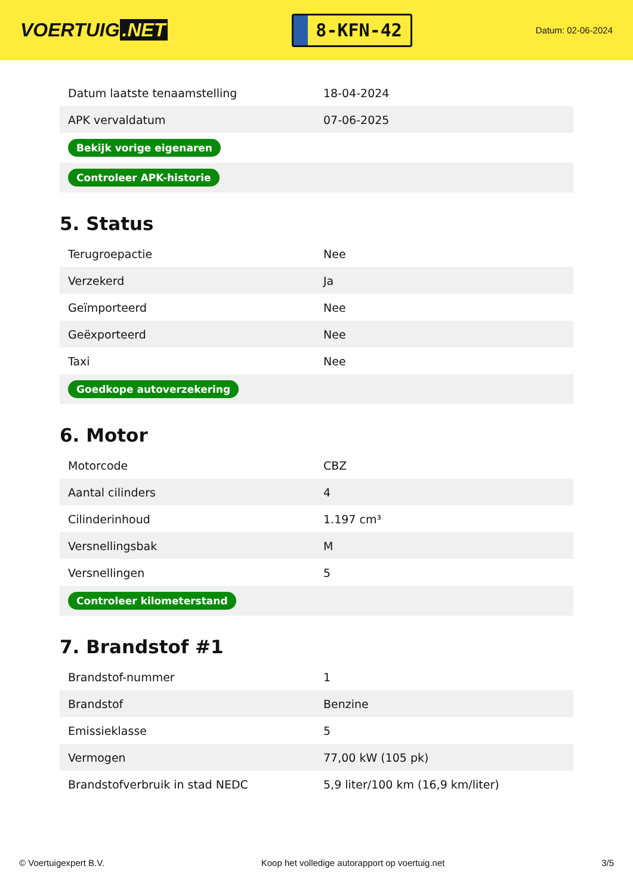VOERTUIG.NET
8-KFN-42
Datum: 02-06-2024
| Datum laatste tenaamstelling | 18-04-2024 |
| APK vervaldatum | 07-06-2025 |
| Bekijk vorige eigenaren | |
| Controleer APK-historie | |
5. Status
| Terugroepactie | Nee |
| Verzekerd | Ja |
| Geïmporteerd | Nee |
| Geëxporteerd | Nee |
| Taxi | Nee |
| Goedkope autoverzekering | |
6. Motor
| Motorcode | CBZ |
| Aantal cilinders | 4 |
| Cilinderinhoud | 1.197 cm³ |
| Versnellingsbak | M |
| Versnellingen | 5 |
| Controleer kilometerstand | |
7. Brandstof #1
| Brandstof-nummer | 1 |
| Brandstof | Benzine |
| Emissieklasse | 5 |
| Vermogen | 77,00 kW (105 pk) |
| Brandstofverbruik in stad NEDC | 5,9 liter/100 km (16,9 km/liter) |
© Voertuigexpert B.V. Koop het volledige autorapport op voertuig.net 3/5